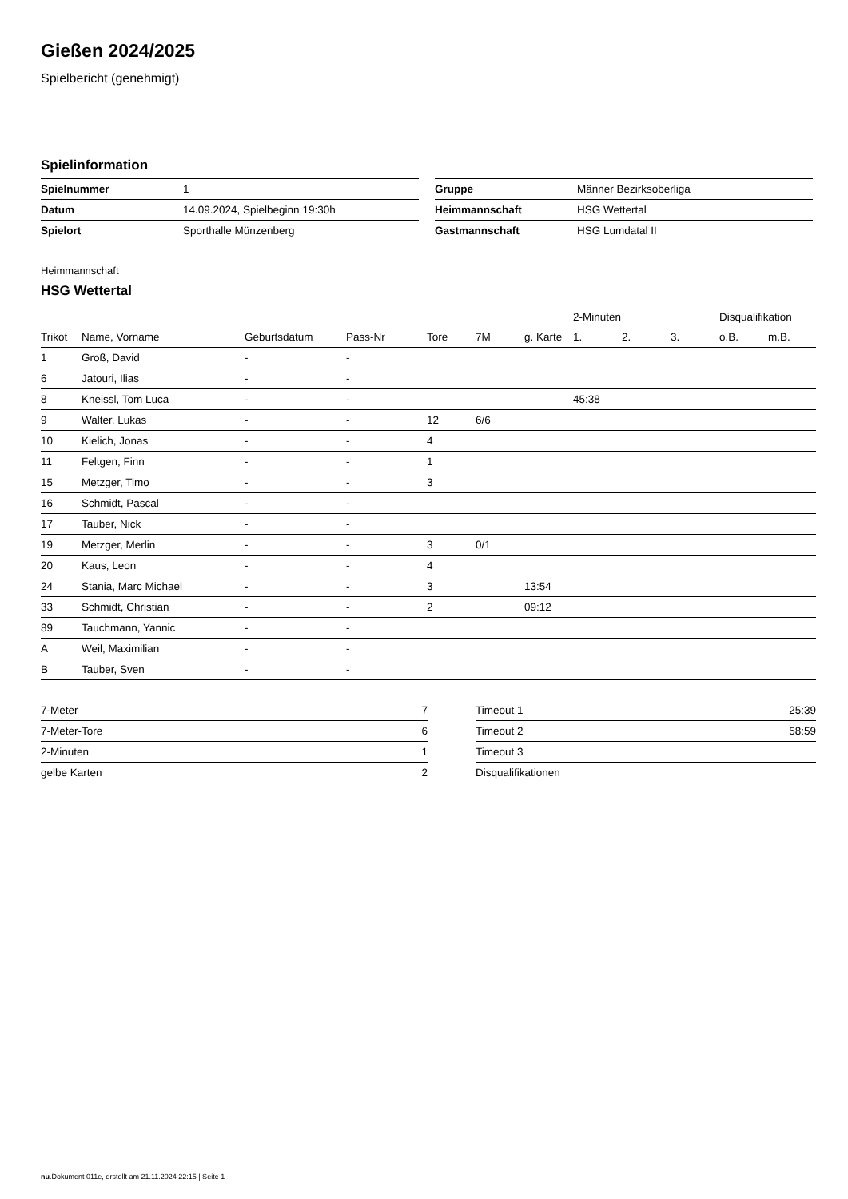Gießen 2024/2025
Spielbericht (genehmigt)
Spielinformation
| Spielnummer | 1 |
| Datum | 14.09.2024, Spielbeginn 19:30h |
| Spielort | Sporthalle Münzenberg |
| Gruppe | Männer Bezirksoberliga |
| Heimmannschaft | HSG Wettertal |
| Gastmannschaft | HSG Lumdatal II |
Heimmannschaft
HSG Wettertal
| | | | | | | | 2-Minuten | | | Disqualifikation | |
| --- | --- | --- | --- | --- | --- | --- | --- | --- | --- | --- | --- |
| Trikot | Name, Vorname | Geburtsdatum | Pass-Nr | Tore | 7M | g. Karte | 1. | 2. | 3. | o.B. | m.B. |
| 1 | Groß, David | - | - | | | | | | | | |
| 6 | Jatouri, Ilias | - | - | | | | | | | | |
| 8 | Kneissl, Tom Luca | - | - | | | | 45:38 | | | | |
| 9 | Walter, Lukas | - | - | 12 | 6/6 | | | | | | |
| 10 | Kielich, Jonas | - | - | 4 | | | | | | | |
| 11 | Feltgen, Finn | - | - | 1 | | | | | | | |
| 15 | Metzger, Timo | - | - | 3 | | | | | | | |
| 16 | Schmidt, Pascal | - | - | | | | | | | | |
| 17 | Tauber, Nick | - | - | | | | | | | | |
| 19 | Metzger, Merlin | - | - | 3 | 0/1 | | | | | | |
| 20 | Kaus, Leon | - | - | 4 | | | | | | | |
| 24 | Stania, Marc Michael | - | - | 3 | | 13:54 | | | | | |
| 33 | Schmidt, Christian | - | - | 2 | | 09:12 | | | | | |
| 89 | Tauchmann, Yannic | - | - | | | | | | | | |
| A | Weil, Maximilian | - | - | | | | | | | | |
| B | Tauber, Sven | - | - | | | | | | | | |
| 7-Meter | 7 |
| 7-Meter-Tore | 6 |
| 2-Minuten | 1 |
| gelbe Karten | 2 |
| Timeout 1 | 25:39 |
| Timeout 2 | 58:59 |
| Timeout 3 | |
| Disqualifikationen | |
nu.Dokument 011e, erstellt am 21.11.2024 22:15 | Seite 1